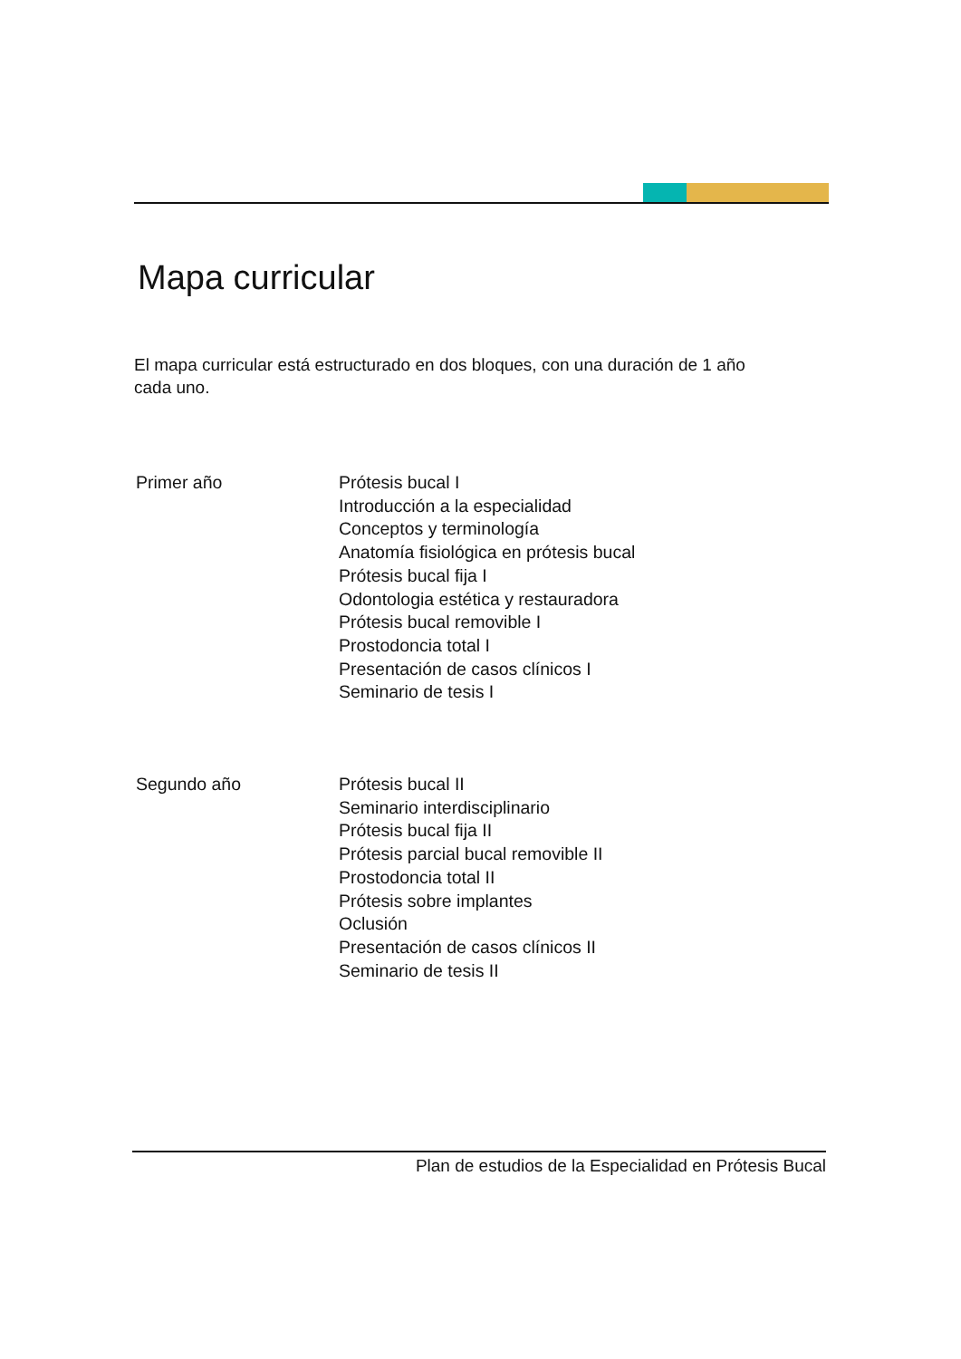Mapa curricular
El mapa curricular está estructurado en dos bloques, con una duración de 1 año
cada uno.
Primer año Prótesis bucal I
Introducción a la especialidad
Conceptos y terminología
Anatomía fisiológica en prótesis bucal
Prótesis bucal fija I
Odontologia estética y restauradora
Prótesis bucal removible I
Prostodoncia total I
Presentación de casos clínicos I
Seminario de tesis I
Segundo año Prótesis bucal II
Seminario interdisciplinario
Prótesis bucal fija II
Prótesis parcial bucal removible II
Prostodoncia total II
Prótesis sobre implantes
Oclusión
Presentación de casos clínicos II
Seminario de tesis II
Plan de estudios de la Especialidad en Prótesis Bucal